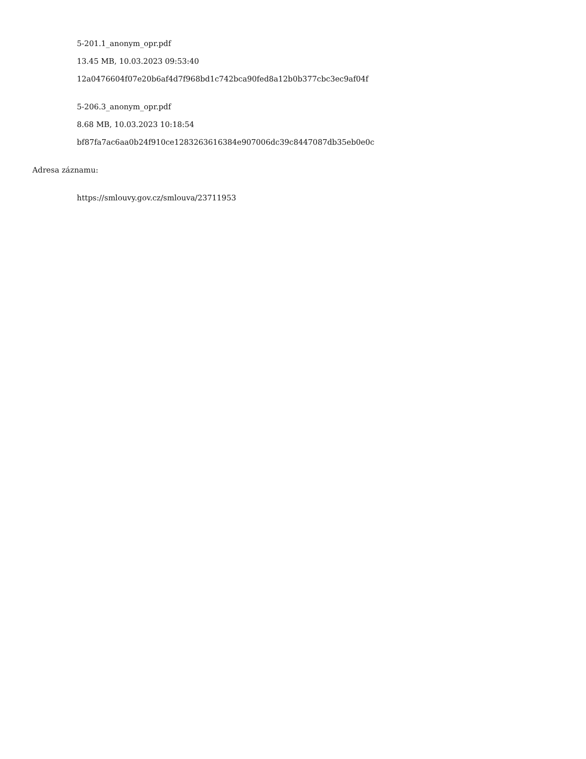5-201.1_anonym_opr.pdf
13.45 MB, 10.03.2023 09:53:40
12a0476604f07e20b6af4d7f968bd1c742bca90fed8a12b0b377cbc3ec9af04f
5-206.3_anonym_opr.pdf
8.68 MB, 10.03.2023 10:18:54
bf87fa7ac6aa0b24f910ce1283263616384e907006dc39c8447087db35eb0e0c
Adresa záznamu:
https://smlouvy.gov.cz/smlouva/23711953